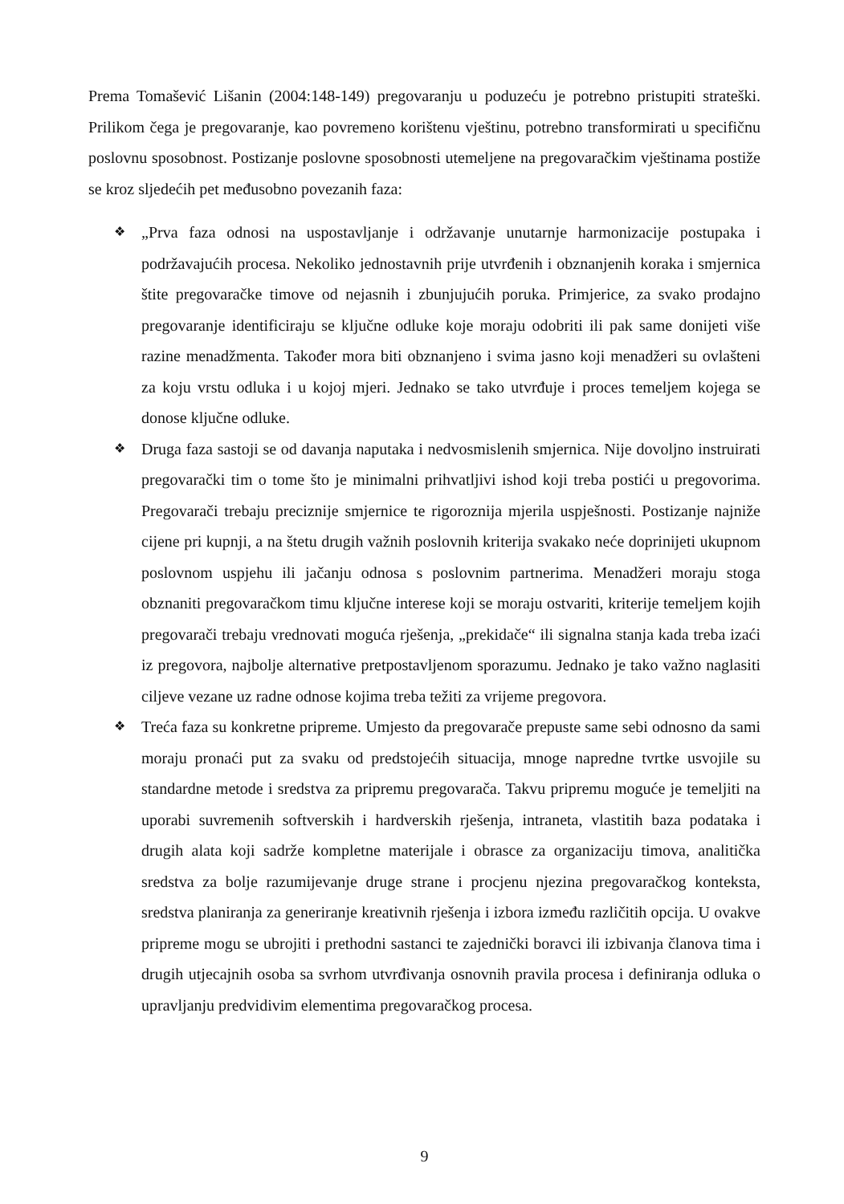Prema Tomašević Lišanin (2004:148-149) pregovaranju u poduzeću je potrebno pristupiti strateški. Prilikom čega je pregovaranje, kao povremeno korištenu vještinu, potrebno transformirati u specifičnu poslovnu sposobnost. Postizanje poslovne sposobnosti utemeljene na pregovaračkim vještinama postiže se kroz sljedećih pet međusobno povezanih faza:
❖ „Prva faza odnosi na uspostavljanje i održavanje unutarnje harmonizacije postupaka i podržavajućih procesa. Nekoliko jednostavnih prije utvrđenih i obznanjenih koraka i smjernica štite pregovaračke timove od nejasnih i zbunjujućih poruka. Primjerice, za svako prodajno pregovaranje identificiraju se ključne odluke koje moraju odobriti ili pak same donijeti više razine menadžmenta. Također mora biti obznanjeno i svima jasno koji menadžeri su ovlašteni za koju vrstu odluka i u kojoj mjeri. Jednako se tako utvrđuje i proces temeljem kojega se donose ključne odluke.
❖ Druga faza sastoji se od davanja naputaka i nedvosmislenih smjernica. Nije dovoljno instruirati pregovarački tim o tome što je minimalni prihvatljivi ishod koji treba postići u pregovorima. Pregovarači trebaju preciznije smjernice te rigoroznija mjerila uspješnosti. Postizanje najniže cijene pri kupnji, a na štetu drugih važnih poslovnih kriterija svakako neće doprinijeti ukupnom poslovnom uspjehu ili jačanju odnosa s poslovnim partnerima. Menadžeri moraju stoga obznaniti pregovaračkom timu ključne interese koji se moraju ostvariti, kriterije temeljem kojih pregovarači trebaju vrednovati moguća rješenja, „prekidače“ ili signalna stanja kada treba izaći iz pregovora, najbolje alternative pretpostavljenom sporazumu. Jednako je tako važno naglasiti ciljeve vezane uz radne odnose kojima treba težiti za vrijeme pregovora.
❖ Treća faza su konkretne pripreme. Umjesto da pregovarače prepuste same sebi odnosno da sami moraju pronaći put za svaku od predstojećih situacija, mnoge napredne tvrtke usvojile su standardne metode i sredstva za pripremu pregovarača. Takvu pripremu moguće je temeljiti na uporabi suvremenih softverskih i hardverskih rješenja, intraneta, vlastitih baza podataka i drugih alata koji sadrže kompletne materijale i obrasce za organizaciju timova, analitička sredstva za bolje razumijevanje druge strane i procjenu njezina pregovaračkog konteksta, sredstva planiranja za generiranje kreativnih rješenja i izbora između različitih opcija. U ovakve pripreme mogu se ubrojiti i prethodni sastanci te zajednički boravci ili izbivanja članova tima i drugih utjecajnih osoba sa svrhom utvrđivanja osnovnih pravila procesa i definiranja odluka o upravljanju predvidivim elementima pregovaračkog procesa.
9